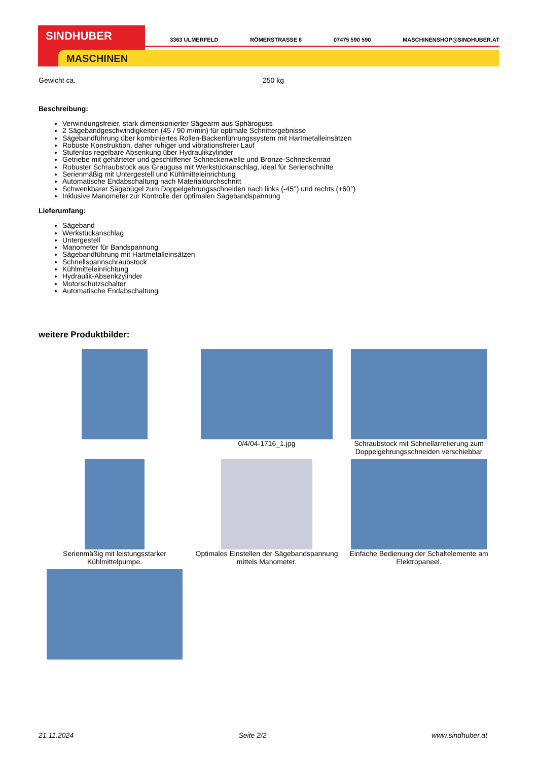SINDHUBER
MASCHINEN
3363 ULMERFELD RÖMERSTRASSE 6 07475 590 590 MASCHINENSHOP@SINDHUBER.AT
Gewicht ca. 250 kg
Beschreibung:
Verwindungsfreier, stark dimensionierter Sägearm aus Sphäroguss
2 Sägebandgeschwindigkeiten (45 / 90 m/min) für optimale Schnittergebnisse
Sägebandführung über kombiniertes Rollen-Backenführungssystem mit Hartmetalleinsätzen
Robuste Konstruktion, daher ruhiger und vibrationsfreier Lauf
Stufenlos regelbare Absenkung über Hydraulikzylinder
Getriebe mit gehärteter und geschliffener Schneckenwelle und Bronze-Schneckenrad
Robuster Schraubstock aus Grauguss mit Werkstückanschlag, ideal für Serienschnitte
Serienmäßig mit Untergestell und Kühlmitteleinrichtung
Automatische Endabschaltung nach Materialdurchschnitt
Schwenkbarer Sägebügel zum Doppelgehrungsschneiden nach links (-45°) und rechts (+60°)
Inklusive Manometer zur Kontrolle der optimalen Sägebandspannung
Lieferumfang:
Sägeband
Werkstückanschlag
Untergestell
Manometer für Bandspannung
Sägebandführung mit Hartmetalleinsätzen
Schnellspannschraubstock
Kühlmitteleinrichtung
Hydraulik-Absenkzylinder
Motorschutzschalter
Automatische Endabschaltung
weitere Produktbilder:
0/4/04-1716_1.jpg
Schraubstock mit Schnellarretierung zum Doppelgehrungsschneiden verschiebbar
Serienmäßig mit leistungsstarker Kühlmittelpumpe.
Optimales Einstellen der Sägebandspannung mittels Manometer.
Einfache Bedienung der Schaltelemente am Elektropaneel.
21.11.2024 Seite 2/2 www.sindhuber.at